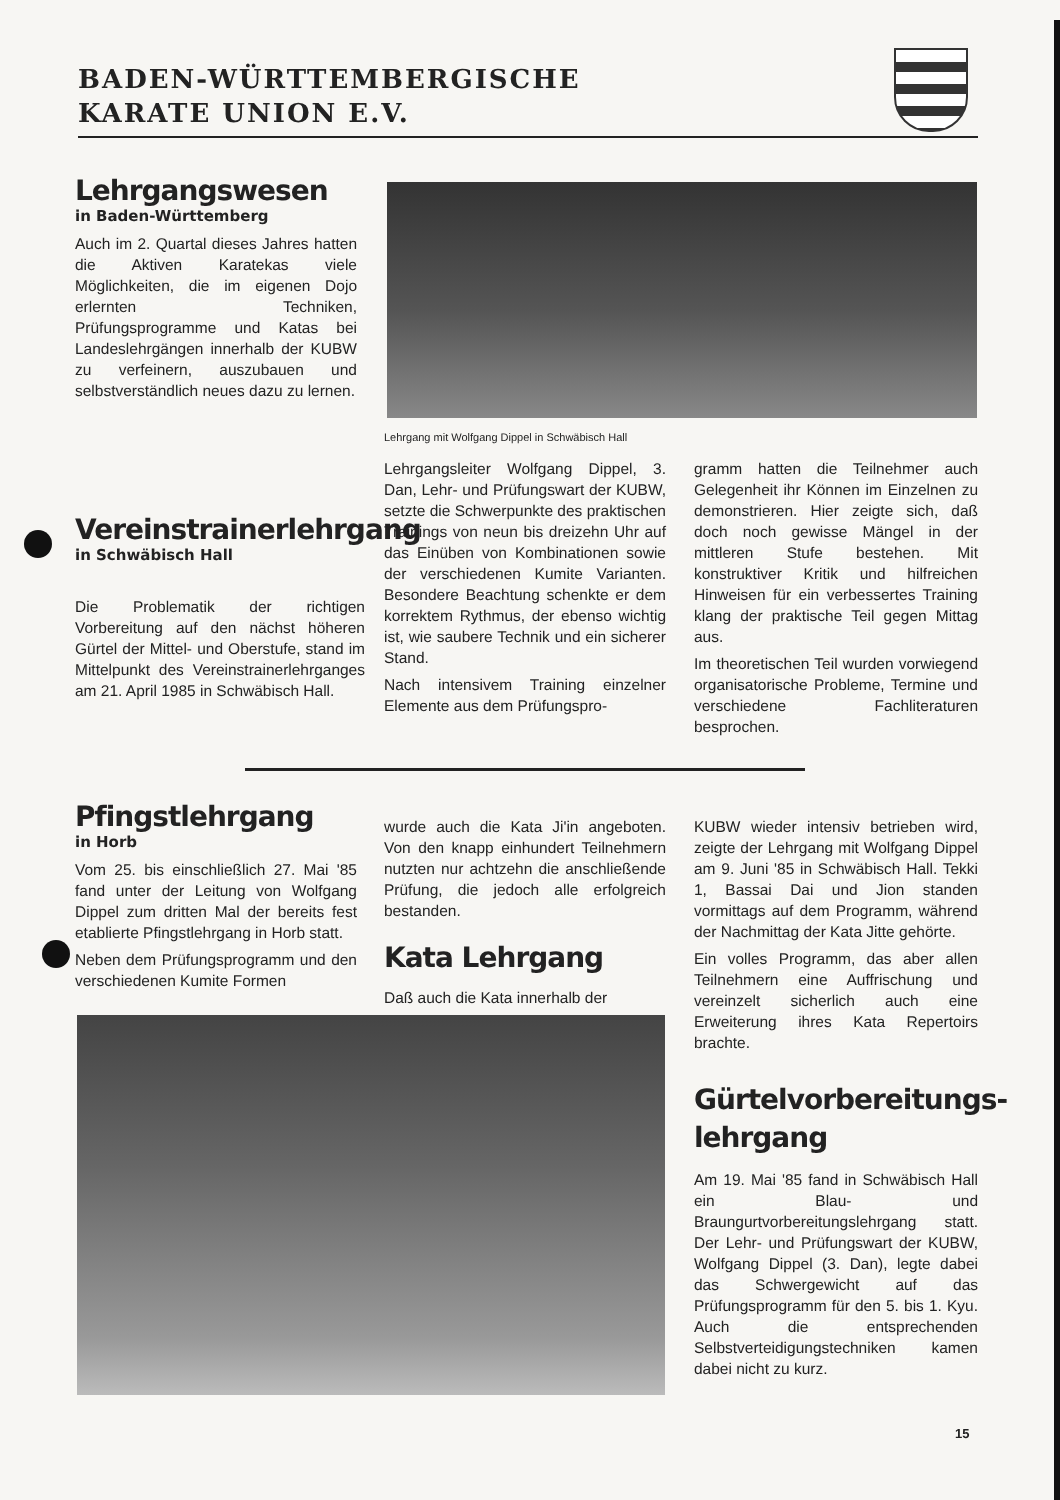BADEN-WÜRTTEMBERGISCHE
KARATE UNION E.V.
Lehrgangswesen
in Baden-Württemberg
Auch im 2. Quartal dieses Jahres hatten die Aktiven Karatekas viele Möglichkeiten, die im eigenen Dojo erlernten Techniken, Prüfungsprogramme und Katas bei Landeslehrgängen innerhalb der KUBW zu verfeinern, auszubauen und selbstverständlich neues dazu zu lernen.
Lehrgang mit Wolfgang Dippel in Schwäbisch Hall
Vereinstrainerlehrgang
in Schwäbisch Hall
Die Problematik der richtigen Vorbereitung auf den nächst höheren Gürtel der Mittel- und Oberstufe, stand im Mittelpunkt des Vereinstrainerlehrganges am 21. April 1985 in Schwäbisch Hall.
Lehrgangsleiter Wolfgang Dippel, 3. Dan, Lehr- und Prüfungswart der KUBW, setzte die Schwerpunkte des praktischen Trainings von neun bis dreizehn Uhr auf das Einüben von Kombinationen sowie der verschiedenen Kumite Varianten. Besondere Beachtung schenkte er dem korrektem Rythmus, der ebenso wichtig ist, wie saubere Technik und ein sicherer Stand.
Nach intensivem Training einzelner Elemente aus dem Prüfungspro-
gramm hatten die Teilnehmer auch Gelegenheit ihr Können im Einzelnen zu demonstrieren. Hier zeigte sich, daß doch noch gewisse Mängel in der mittleren Stufe bestehen. Mit konstruktiver Kritik und hilfreichen Hinweisen für ein verbessertes Training klang der praktische Teil gegen Mittag aus.
Im theoretischen Teil wurden vorwiegend organisatorische Probleme, Termine und verschiedene Fachliteraturen besprochen.
Pfingstlehrgang
in Horb
Vom 25. bis einschließlich 27. Mai '85 fand unter der Leitung von Wolfgang Dippel zum dritten Mal der bereits fest etablierte Pfingstlehrgang in Horb statt.
Neben dem Prüfungsprogramm und den verschiedenen Kumite Formen
wurde auch die Kata Ji'in angeboten. Von den knapp einhundert Teilnehmern nutzten nur achtzehn die anschließende Prüfung, die jedoch alle erfolgreich bestanden.
Kata Lehrgang
Daß auch die Kata innerhalb der
KUBW wieder intensiv betrieben wird, zeigte der Lehrgang mit Wolfgang Dippel am 9. Juni '85 in Schwäbisch Hall. Tekki 1, Bassai Dai und Jion standen vormittags auf dem Programm, während der Nachmittag der Kata Jitte gehörte.
Ein volles Programm, das aber allen Teilnehmern eine Auffrischung und vereinzelt sicherlich auch eine Erweiterung ihres Kata Repertoirs brachte.
Gürtelvorbereitungs-
lehrgang
Am 19. Mai '85 fand in Schwäbisch Hall ein Blau- und Braungurtvorbereitungslehrgang statt. Der Lehr- und Prüfungswart der KUBW, Wolfgang Dippel (3. Dan), legte dabei das Schwergewicht auf das Prüfungsprogramm für den 5. bis 1. Kyu. Auch die entsprechenden Selbstverteidigungstechniken kamen dabei nicht zu kurz.
15